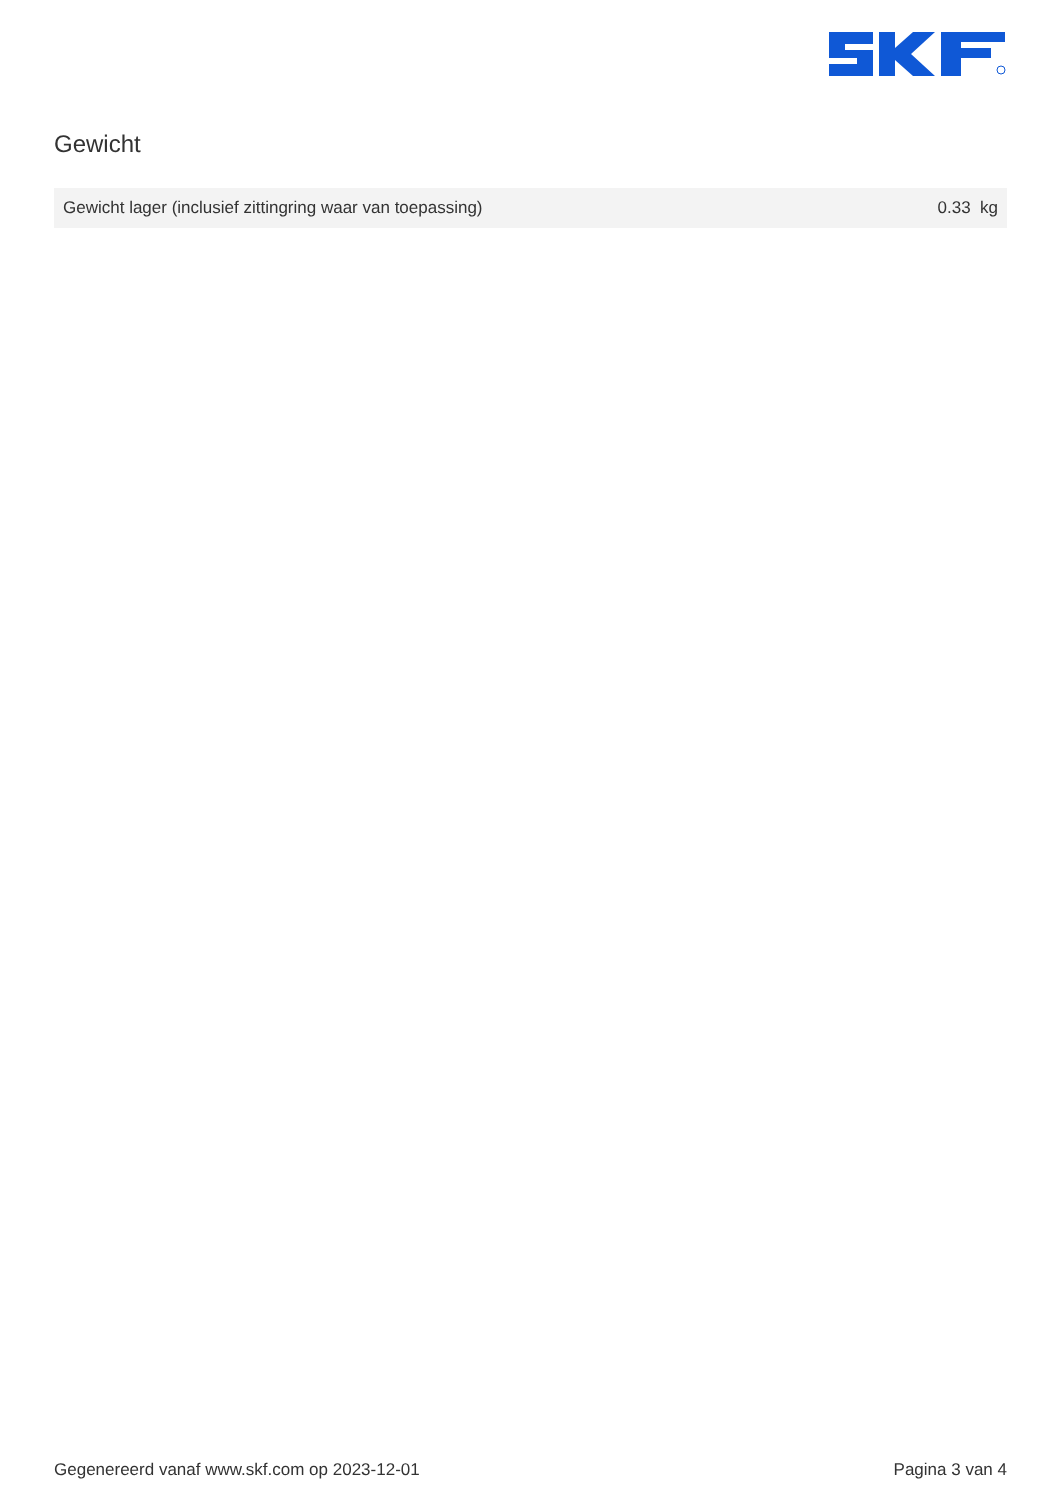Gewicht
| Gewicht lager (inclusief zittingring waar van toepassing) | 0.33 kg |
Gegenereerd vanaf www.skf.com op 2023-12-01 Pagina 3 van 4